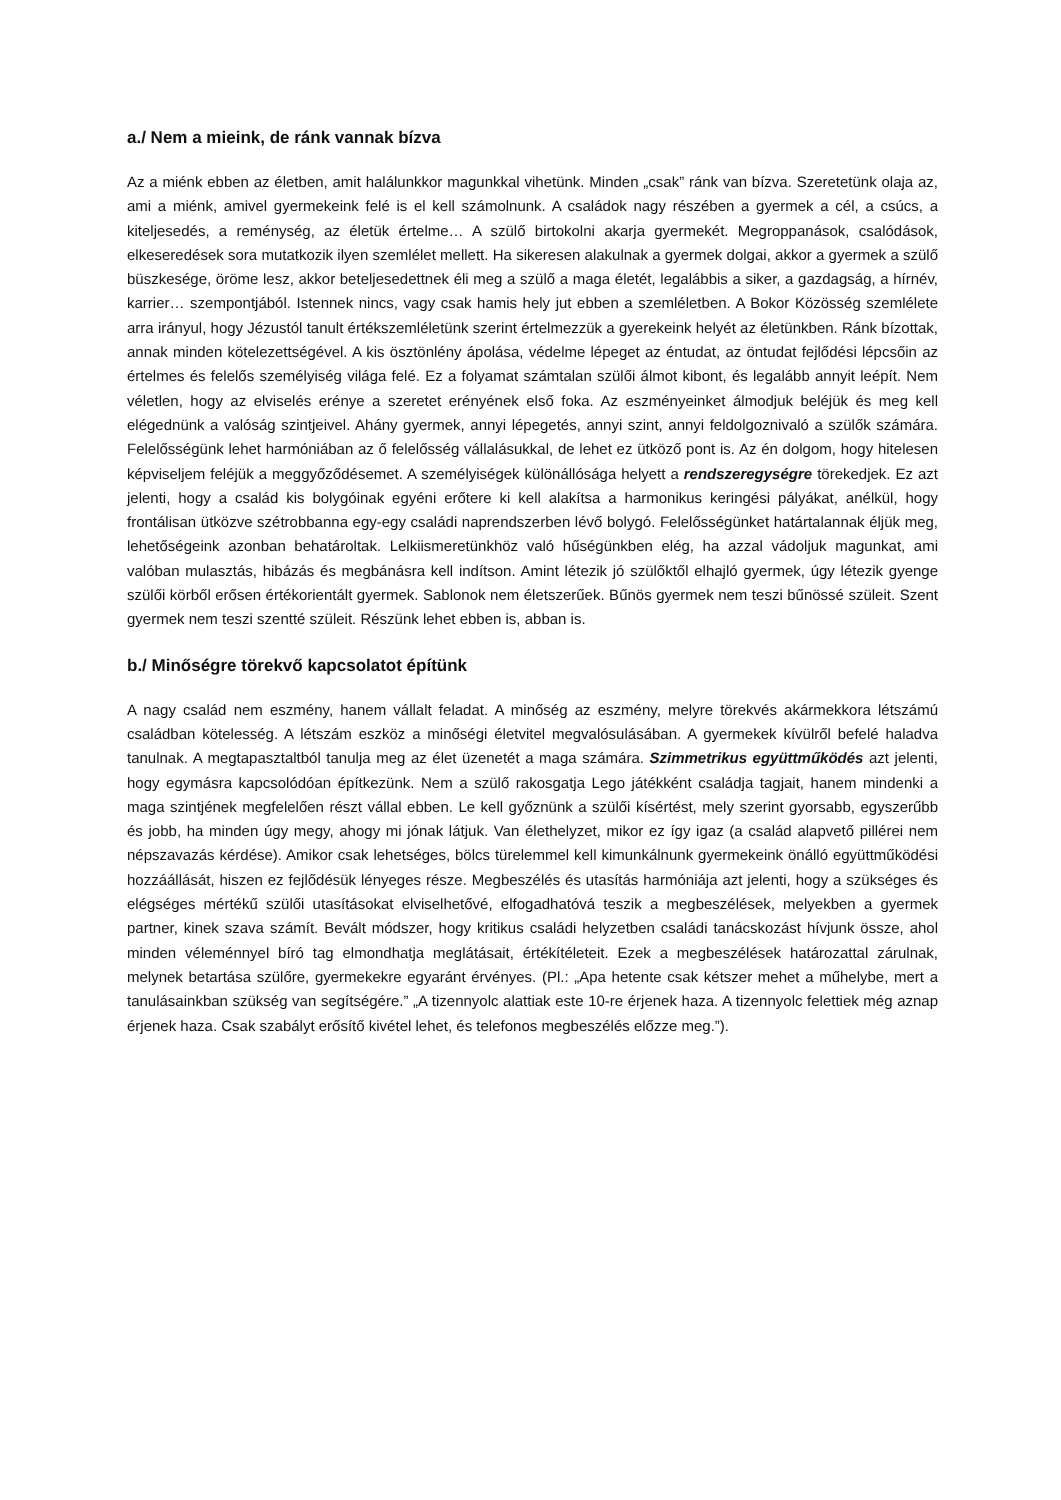a./ Nem a mieink, de ránk vannak bízva
Az a miénk ebben az életben, amit halálunkkor magunkkal vihetünk. Minden „csak” ránk van bízva. Szeretetünk olaja az, ami a miénk, amivel gyermekeink felé is el kell számolnunk. A családok nagy részében a gyermek a cél, a csúcs, a kiteljesedés, a reménység, az életük értelme… A szülő birtokolni akarja gyermekét. Megroppanások, csalódások, elkeseredések sora mutatkozik ilyen szemlélet mellett. Ha sikeresen alakulnak a gyermek dolgai, akkor a gyermek a szülő büszkesége, öröme lesz, akkor beteljesedettnek éli meg a szülő a maga életét, legalábbis a siker, a gazdagság, a hírnév, karrier… szempontjából. Istennek nincs, vagy csak hamis hely jut ebben a szemléletben. A Bokor Közösség szemlélete arra irányul, hogy Jézustól tanult értékszemléletünk szerint értelmezzük a gyerekeink helyét az életünkben. Ránk bízottak, annak minden kötelezettségével. A kis ösztönlény ápolása, védelme lépeget az éntudat, az öntudat fejlődési lépcsőin az értelmes és felelős személyiség világa felé. Ez a folyamat számtalan szülői álmot kibont, és legalább annyit leépít. Nem véletlen, hogy az elviselés erénye a szeretet erényének első foka. Az eszményeinket álmodjuk beléjük és meg kell elégednünk a valóság szintjeivel. Ahány gyermek, annyi lépegetés, annyi szint, annyi feldolgoznivaló a szülők számára. Felelősségünk lehet harmóniában az ő felelősség vállalásukkal, de lehet ez ütköző pont is. Az én dolgom, hogy hitelesen képviseljem feléjük a meggyőződésemet. A személyiségek különállósága helyett a rendszeregységre törekedjek. Ez azt jelenti, hogy a család kis bolygóinak egyéni erőtere ki kell alakítsa a harmonikus keringési pályákat, anélkül, hogy frontálisan ütközve szétrobbanna egy-egy családi naprendszerben lévő bolygó. Felelősségünket határtalannak éljük meg, lehetőségeink azonban behatároltak. Lelkiismeretünkhöz való hűségünkben elég, ha azzal vádoljuk magunkat, ami valóban mulasztás, hibázás és megbánásra kell indítson. Amint létezik jó szülőktől elhajló gyermek, úgy létezik gyenge szülői körből erősen értékorientált gyermek. Sablonok nem életszerűek. Bűnös gyermek nem teszi bűnössé szüleit. Szent gyermek nem teszi szentté szüleit. Részünk lehet ebben is, abban is.
b./ Minőségre törekvő kapcsolatot építünk
A nagy család nem eszmény, hanem vállalt feladat. A minőség az eszmény, melyre törekvés akármekkora létszámú családban kötelesség. A létszám eszköz a minőségi életvitel megvalósulásában. A gyermekek kívülről befelé haladva tanulnak. A megtapasztaltból tanulja meg az élet üzenetét a maga számára. Szimmetrikus együttműködés azt jelenti, hogy egymásra kapcsolódóan építkezünk. Nem a szülő rakosgatja Lego játékként családja tagjait, hanem mindenki a maga szintjének megfelelően részt vállal ebben. Le kell győznünk a szülői kísértést, mely szerint gyorsabb, egyszerűbb és jobb, ha minden úgy megy, ahogy mi jónak látjuk. Van élethelyzet, mikor ez így igaz (a család alapvető pillérei nem népszavazás kérdése). Amikor csak lehetséges, bölcs türelemmel kell kimunkálnunk gyermekeink önálló együttműködési hozzáállását, hiszen ez fejlődésük lényeges része. Megbeszélés és utasítás harmóniája azt jelenti, hogy a szükséges és elégséges mértékű szülői utasításokat elviselhetővé, elfogadhatóvá teszik a megbeszélések, melyekben a gyermek partner, kinek szava számít. Bevált módszer, hogy kritikus családi helyzetben családi tanácskozást hívjunk össze, ahol minden véleménnyel bíró tag elmondhatja meglátásait, értékítéleteit. Ezek a megbeszélések határozattal zárulnak, melynek betartása szülőre, gyermekekre egyaránt érvényes. (Pl.: „Apa hetente csak kétszer mehet a műhelybe, mert a tanulásainkban szükség van segítségére.” „A tizennyolc alattiak este 10-re érjenek haza. A tizennyolc felettiek még aznap érjenek haza. Csak szabályt erősítő kivétel lehet, és telefonos megbeszélés előzze meg.”).